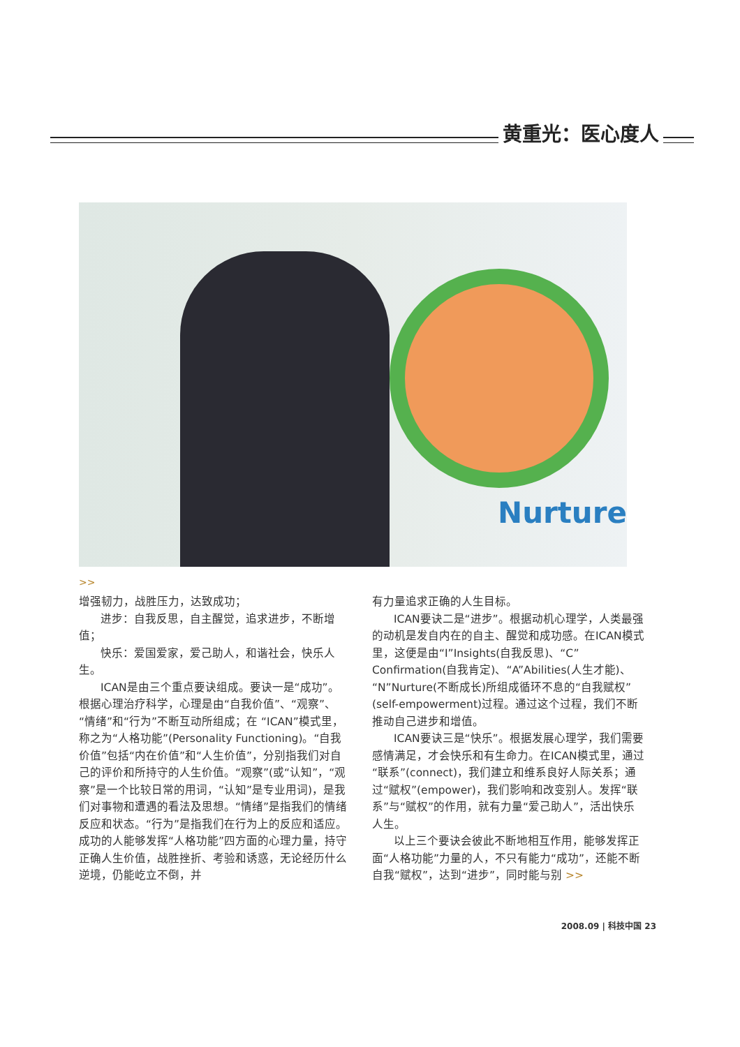黄重光：医心度人
Nurture
>>
增强韧力，战胜压力，达致成功；
进步：自我反思，自主醒觉，追求进步，不断增值；
快乐：爱国爱家，爱己助人，和谐社会，快乐人生。
ICAN是由三个重点要诀组成。要诀一是“成功”。 根据心理治疗科学，心理是由“自我价值”、“观察”、“情绪”和“行为”不断互动所组成；在 “ICAN”模式里，称之为“人格功能”(Personality Functioning)。“自我价值”包括“内在价值”和“人生价值”，分别指我们对自己的评价和所持守的人生价值。“观察”(或“认知”，“观察”是一个比较日常的用词，“认知”是专业用词)，是我们对事物和遭遇的看法及思想。“情绪”是指我们的情绪反应和状态。“行为”是指我们在行为上的反应和适应。成功的人能够发挥“人格功能”四方面的心理力量，持守正确人生价值，战胜挫折、考验和诱惑，无论经历什么逆境，仍能屹立不倒，并
有力量追求正确的人生目标。
ICAN要诀二是“进步”。根据动机心理学，人类最强的动机是发自内在的自主、醒觉和成功感。在ICAN模式里，这便是由“I”Insights(自我反思)、“C”Confirmation(自我肯定)、“A”Abilities(人生才能)、“N”Nurture(不断成长)所组成循环不息的“自我赋权” (self-empowerment)过程。通过这个过程，我们不断推动自己进步和增值。
ICAN要诀三是“快乐”。根据发展心理学，我们需要感情满足，才会快乐和有生命力。在ICAN模式里，通过“联系”(connect)，我们建立和维系良好人际关系；通过“赋权”(empower)，我们影响和改变别人。发挥“联系”与“赋权”的作用，就有力量“爱己助人”，活出快乐人生。
以上三个要诀会彼此不断地相互作用，能够发挥正面“人格功能”力量的人，不只有能力“成功”，还能不断自我“赋权”，达到“进步”，同时能与别 >>
2008.09 | 科技中国 23